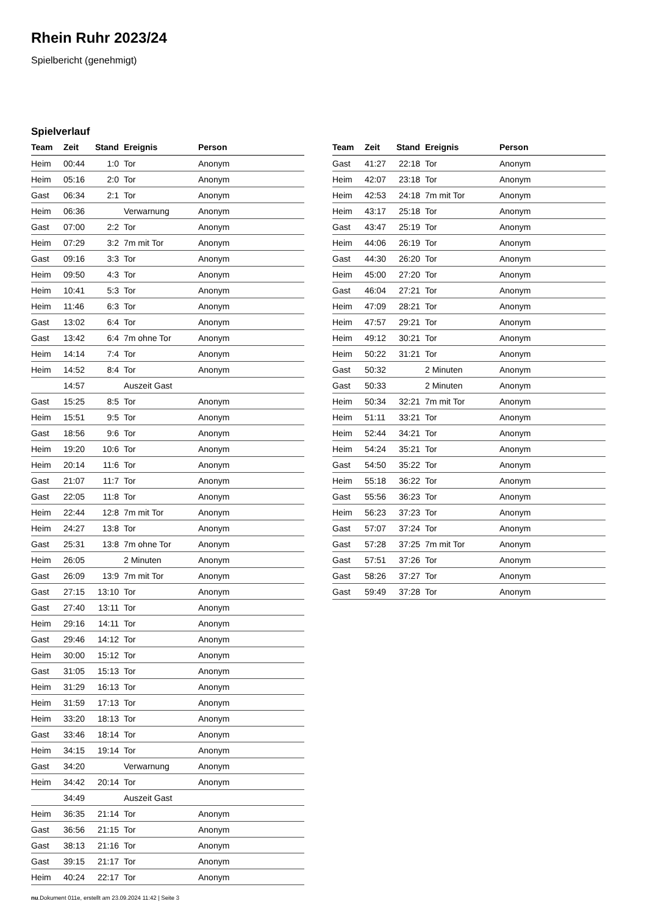Rhein Ruhr 2023/24
Spielbericht (genehmigt)
Spielverlauf
| Team | Zeit | Stand | Ereignis | Person |
| --- | --- | --- | --- | --- |
| Heim | 00:44 | 1:0 | Tor | Anonym |
| Heim | 05:16 | 2:0 | Tor | Anonym |
| Gast | 06:34 | 2:1 | Tor | Anonym |
| Heim | 06:36 | | Verwarnung | Anonym |
| Gast | 07:00 | 2:2 | Tor | Anonym |
| Heim | 07:29 | 3:2 | 7m mit Tor | Anonym |
| Gast | 09:16 | 3:3 | Tor | Anonym |
| Heim | 09:50 | 4:3 | Tor | Anonym |
| Heim | 10:41 | 5:3 | Tor | Anonym |
| Heim | 11:46 | 6:3 | Tor | Anonym |
| Gast | 13:02 | 6:4 | Tor | Anonym |
| Gast | 13:42 | 6:4 | 7m ohne Tor | Anonym |
| Heim | 14:14 | 7:4 | Tor | Anonym |
| Heim | 14:52 | 8:4 | Tor | Anonym |
| | 14:57 | | Auszeit Gast | |
| Gast | 15:25 | 8:5 | Tor | Anonym |
| Heim | 15:51 | 9:5 | Tor | Anonym |
| Gast | 18:56 | 9:6 | Tor | Anonym |
| Heim | 19:20 | 10:6 | Tor | Anonym |
| Heim | 20:14 | 11:6 | Tor | Anonym |
| Gast | 21:07 | 11:7 | Tor | Anonym |
| Gast | 22:05 | 11:8 | Tor | Anonym |
| Heim | 22:44 | 12:8 | 7m mit Tor | Anonym |
| Heim | 24:27 | 13:8 | Tor | Anonym |
| Gast | 25:31 | 13:8 | 7m ohne Tor | Anonym |
| Heim | 26:05 | | 2 Minuten | Anonym |
| Gast | 26:09 | 13:9 | 7m mit Tor | Anonym |
| Gast | 27:15 | 13:10 | Tor | Anonym |
| Gast | 27:40 | 13:11 | Tor | Anonym |
| Heim | 29:16 | 14:11 | Tor | Anonym |
| Gast | 29:46 | 14:12 | Tor | Anonym |
| Heim | 30:00 | 15:12 | Tor | Anonym |
| Gast | 31:05 | 15:13 | Tor | Anonym |
| Heim | 31:29 | 16:13 | Tor | Anonym |
| Heim | 31:59 | 17:13 | Tor | Anonym |
| Heim | 33:20 | 18:13 | Tor | Anonym |
| Gast | 33:46 | 18:14 | Tor | Anonym |
| Heim | 34:15 | 19:14 | Tor | Anonym |
| Gast | 34:20 | | Verwarnung | Anonym |
| Heim | 34:42 | 20:14 | Tor | Anonym |
| | 34:49 | | Auszeit Gast | |
| Heim | 36:35 | 21:14 | Tor | Anonym |
| Gast | 36:56 | 21:15 | Tor | Anonym |
| Gast | 38:13 | 21:16 | Tor | Anonym |
| Gast | 39:15 | 21:17 | Tor | Anonym |
| Heim | 40:24 | 22:17 | Tor | Anonym |
| Team | Zeit | Stand | Ereignis | Person |
| --- | --- | --- | --- | --- |
| Gast | 41:27 | 22:18 | Tor | Anonym |
| Heim | 42:07 | 23:18 | Tor | Anonym |
| Heim | 42:53 | 24:18 | 7m mit Tor | Anonym |
| Heim | 43:17 | 25:18 | Tor | Anonym |
| Gast | 43:47 | 25:19 | Tor | Anonym |
| Heim | 44:06 | 26:19 | Tor | Anonym |
| Gast | 44:30 | 26:20 | Tor | Anonym |
| Heim | 45:00 | 27:20 | Tor | Anonym |
| Gast | 46:04 | 27:21 | Tor | Anonym |
| Heim | 47:09 | 28:21 | Tor | Anonym |
| Heim | 47:57 | 29:21 | Tor | Anonym |
| Heim | 49:12 | 30:21 | Tor | Anonym |
| Heim | 50:22 | 31:21 | Tor | Anonym |
| Gast | 50:32 | | 2 Minuten | Anonym |
| Gast | 50:33 | | 2 Minuten | Anonym |
| Heim | 50:34 | 32:21 | 7m mit Tor | Anonym |
| Heim | 51:11 | 33:21 | Tor | Anonym |
| Heim | 52:44 | 34:21 | Tor | Anonym |
| Heim | 54:24 | 35:21 | Tor | Anonym |
| Gast | 54:50 | 35:22 | Tor | Anonym |
| Heim | 55:18 | 36:22 | Tor | Anonym |
| Gast | 55:56 | 36:23 | Tor | Anonym |
| Heim | 56:23 | 37:23 | Tor | Anonym |
| Gast | 57:07 | 37:24 | Tor | Anonym |
| Gast | 57:28 | 37:25 | 7m mit Tor | Anonym |
| Gast | 57:51 | 37:26 | Tor | Anonym |
| Gast | 58:26 | 37:27 | Tor | Anonym |
| Gast | 59:49 | 37:28 | Tor | Anonym |
nu.Dokument 011e, erstellt am 23.09.2024 11:42 | Seite 3